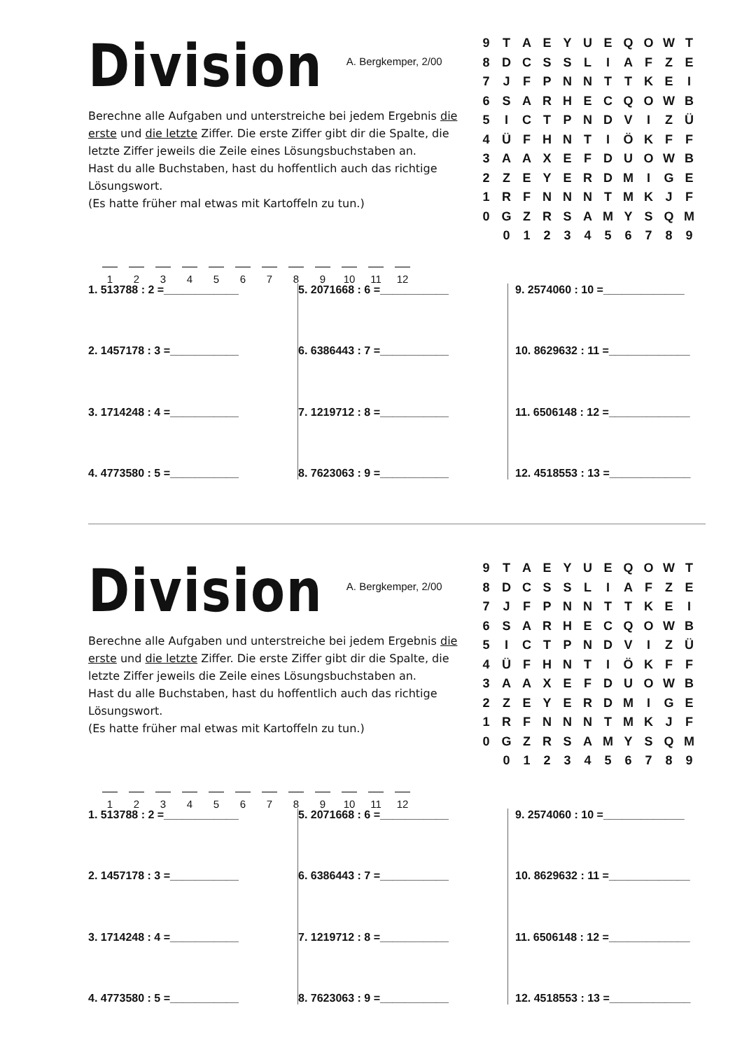Division
A. Bergkemper, 2/00
Berechne alle Aufgaben und unterstreiche bei jedem Ergebnis die erste und die letzte Ziffer. Die erste Ziffer gibt dir die Spalte, die letzte Ziffer jeweils die Zeile eines Lösungsbuchstaben an.
Hast du alle Buchstaben, hast du hoffentlich auch das richtige Lösungswort.
(Es hatte früher mal etwas mit Kartoffeln zu tun.)
123456789 10 11 12
| 9 | T | A | E | Y | U | E | Q | O | W | T |
| 8 | D | C | S | S | L | I | A | F | Z | E |
| 7 | J | F | P | N | N | T | T | K | E | I |
| 6 | S | A | R | H | E | C | Q | O | W | B |
| 5 | I | C | T | P | N | D | V | I | Z | Ü |
| 4 | Ü | F | H | N | T | I | Ö | K | F | F |
| 3 | A | A | X | E | F | D | U | O | W | B |
| 2 | Z | E | Y | E | R | D | M | I | G | E |
| 1 | R | F | N | N | N | T | M | K | J | F |
| 0 | G | Z | R | S | A | M | Y | S | Q | M |
| | 0 | 1 | 2 | 3 | 4 | 5 | 6 | 7 | 8 | 9 |
1. 513788 : 2 =____________
2. 1457178 : 3 =___________
3. 1714248 : 4 =___________
4. 4773580 : 5 =___________
5. 2071668 : 6 =___________
6. 6386443 : 7 =___________
7. 1219712 : 8 =___________
8. 7623063 : 9 =___________
9. 2574060 : 10 =_____________
10. 8629632 : 11 =_____________
11. 6506148 : 12 =_____________
12. 4518553 : 13 =_____________
Division
A. Bergkemper, 2/00
Berechne alle Aufgaben und unterstreiche bei jedem Ergebnis die erste und die letzte Ziffer. Die erste Ziffer gibt dir die Spalte, die letzte Ziffer jeweils die Zeile eines Lösungsbuchstaben an.
Hast du alle Buchstaben, hast du hoffentlich auch das richtige Lösungswort.
(Es hatte früher mal etwas mit Kartoffeln zu tun.)
123456789 10 11 12
| 9 | T | A | E | Y | U | E | Q | O | W | T |
| 8 | D | C | S | S | L | I | A | F | Z | E |
| 7 | J | F | P | N | N | T | T | K | E | I |
| 6 | S | A | R | H | E | C | Q | O | W | B |
| 5 | I | C | T | P | N | D | V | I | Z | Ü |
| 4 | Ü | F | H | N | T | I | Ö | K | F | F |
| 3 | A | A | X | E | F | D | U | O | W | B |
| 2 | Z | E | Y | E | R | D | M | I | G | E |
| 1 | R | F | N | N | N | T | M | K | J | F |
| 0 | G | Z | R | S | A | M | Y | S | Q | M |
| | 0 | 1 | 2 | 3 | 4 | 5 | 6 | 7 | 8 | 9 |
1. 513788 : 2 =____________
2. 1457178 : 3 =___________
3. 1714248 : 4 =___________
4. 4773580 : 5 =___________
5. 2071668 : 6 =___________
6. 6386443 : 7 =___________
7. 1219712 : 8 =___________
8. 7623063 : 9 =___________
9. 2574060 : 10 =_____________
10. 8629632 : 11 =_____________
11. 6506148 : 12 =_____________
12. 4518553 : 13 =_____________